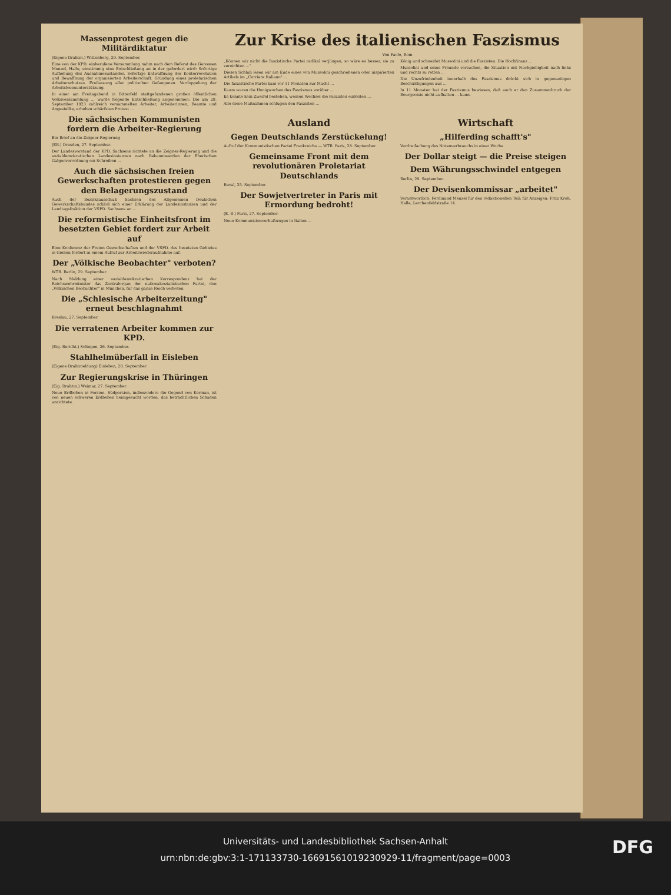Massenprotest gegen die Militärdiktatur
(Eigene Drahtm.) Wittenberg, 29. September.
Eine von der KPD. einberufene Versammlung nahm nach dem Referat des Genossen Menzel, Halle, einstimmig eine Entschließung an in der gefordert wird: Sofortige Aufhebung des Ausnahmezustandes. Sofortige Entwaffnung der Konterrevolution und Bewaffnung der organisierten Arbeiterschaft. Gründung eines proletarischen Arbeiterschutzes. Freilassung aller politischen Gefangenen. Verdoppelung der Arbeitslosenunterstützung.
In einer am Freitagabend in Bitterfeld stattgefundenen großen öffentlichen Volksversammlung ... wurde folgende Entschließung angenommen: Die am 28. September 1923 zahlreich versammelten Arbeiter, Arbeiterinnen, Beamte und Angestellte, erheben schärfsten Protest ...
Die sächsischen Kommunisten fordern die Arbeiter-Regierung
Ein Brief an die Zeigner-Regierung
(EB.) Dresden, 27. September.
Der Landesvorstand der KPD. Sachsens richtete an die Zeigner-Regierung und die sozialdemokratischen Landesinstanzen nach Bekanntwerden der Eberischen Galgenverordnung ein Schreiben ...
Auch die sächsischen freien Gewerkschaften protestieren gegen den Belagerungszustand
Auch der Bezirksausschuß Sachsen des Allgemeinen Deutschen Gewerkschaftsbundes schloß sich einer Erklärung der Landesinstanzen und der Landtagsfraktion der VSPD. Sachsens an ...
Die reformistische Einheitsfront im besetzten Gebiet fordert zur Arbeit auf
Eine Konferenz der Freien Gewerkschaften und der VSPD. des besetzten Gebietes in Gießen fordert in einem Aufruf zur Arbeitswiederaufnahme auf.
Der „Völkische Beobachter" verboten?
WTB. Berlin, 29. September.
Nach Meldung einer sozialdemokratischen Korrespondenz hat der Reichswehrminister das Zentralorgan der nationalsozialistischen Partei, den „Völkischen Beobachter" in München, für das ganze Reich verboten.
Die „Schlesische Arbeiterzeitung" erneut beschlagnahmt
Breslau, 27. September.
Die verratenen Arbeiter kommen zur KPD.
(Eig. Bericht.) Solingen, 26. September.
Stahlhelmüberfall in Eisleben
(Eigene Drahtmeldung) Eisleben, 28. September.
Zur Regierungskrise in Thüringen
(Eig. Drahtm.) Weimar, 27. September.
Neue Erdbeben in Persien. Südpersien, insbesondere die Gegend von Kerman, ist von neuen schweren Erdbeben heimgesucht worden, das beträchtlichen Schaden anrichtete.
Zur Krise des italienischen Faszismus
Von Paolo, Rom
„Können wir nicht die faszistische Partei radikal verjüngen, so wäre es besser, sie zu vernichten ..."
Diesen Schluß lesen wir am Ende eines von Mussolini geschriebenen oder inspirierten Artikels im „Corriere Italiano" ...
Die faszistische Partei kam vor 11 Monaten zur Macht ...
Kaum waren die Honigwochen des Faszismus vorüber ...
Es konnte kein Zweifel bestehen, wessen Wechsel die Faszisten einlösten ...
Alle diese Maßnahmen schlugen den Faszisten ...
König und schneidet Mussolini und die Faszisten. Die Hochfinanz ...
Mussolini und seine Freunde versuchen, die Situation mit Nachgiebigkeit nach links und rechts zu retten ...
Die Unzufriedenheit innerhalb des Faszismus drückt sich in gegenseitigen Beschuldigungen aus ...
In 11 Monaten hat der Faszismus bewiesen, daß auch er den Zusammenbruch der Bourgeoisie nicht aufhalten ... kann.
Ausland
Gegen Deutschlands Zerstückelung!
Aufruf der Kommunistischen Partei Frankreichs — WTB. Paris, 28. September.
Gemeinsame Front mit dem revolutionären Proletariat Deutschlands
Reval, 25. September.
Der Sowjetvertreter in Paris mit Ermordung bedroht!
(E. B.) Paris, 27. September.
Neue Kommunistenverhaftungen in Italien ...
Wirtschaft
„Hilferding schafft's"
Verdreifachung des Notenverbrauchs in einer Woche
Der Dollar steigt — die Preise steigen
Dem Währungsschwindel entgegen
Berlin, 29. September.
Der Devisenkommissar „arbeitet"
Verantwortlich: Ferdinand Menzel für den redaktionellen Teil; für Anzeigen: Fritz Kroh, Halle, Lerchenfeldstraße 14.
Universitäts- und Landesbibliothek Sachsen-Anhalt
urn:nbn:de:gbv:3:1-171133730-16691561019230929-11/fragment/page=0003
DFG